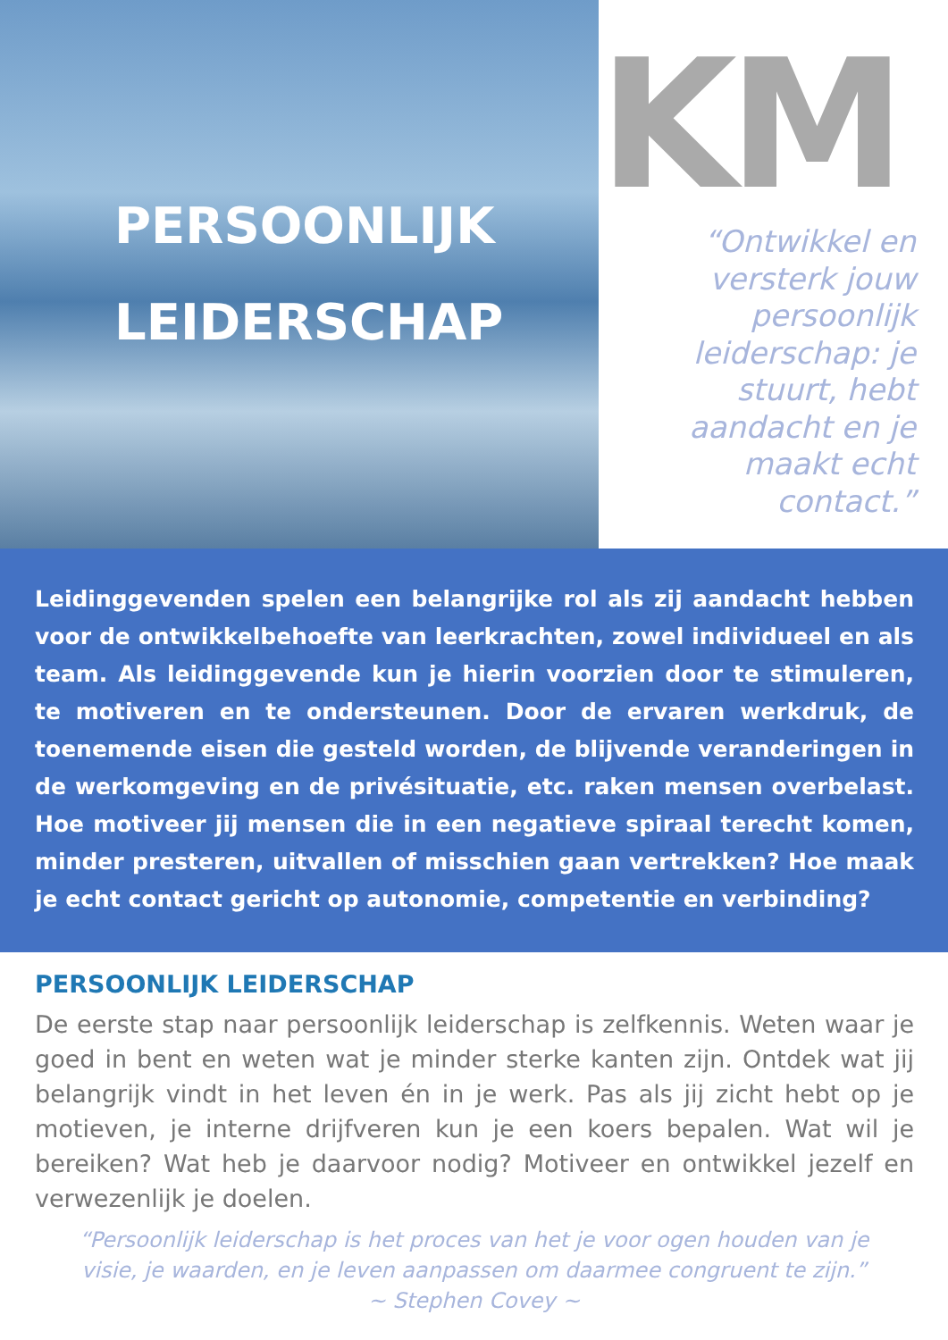PERSOONLIJK
LEIDERSCHAP
KM
“Ontwikkel en versterk jouw persoonlijk leiderschap: je stuurt, hebt aandacht en je maakt echt contact.”
Leidinggevenden spelen een belangrijke rol als zij aandacht hebben voor de ontwikkelbehoefte van leerkrachten, zowel individueel en als team. Als leidinggevende kun je hierin voorzien door te stimuleren, te motiveren en te ondersteunen. Door de ervaren werkdruk, de toenemende eisen die gesteld worden, de blijvende veranderingen in de werkomgeving en de privésituatie, etc. raken mensen overbelast. Hoe motiveer jij mensen die in een negatieve spiraal terecht komen, minder presteren, uitvallen of misschien gaan vertrekken? Hoe maak je echt contact gericht op autonomie, competentie en verbinding?
PERSOONLIJK LEIDERSCHAP
De eerste stap naar persoonlijk leiderschap is zelfkennis. Weten waar je goed in bent en weten wat je minder sterke kanten zijn. Ontdek wat jij belangrijk vindt in het leven én in je werk. Pas als jij zicht hebt op je motieven, je interne drijfveren kun je een koers bepalen. Wat wil je bereiken? Wat heb je daarvoor nodig? Motiveer en ontwikkel jezelf en verwezenlijk je doelen.
“Persoonlijk leiderschap is het proces van het je voor ogen houden van je
visie, je waarden, en je leven aanpassen om daarmee congruent te zijn.”
~ Stephen Covey ~